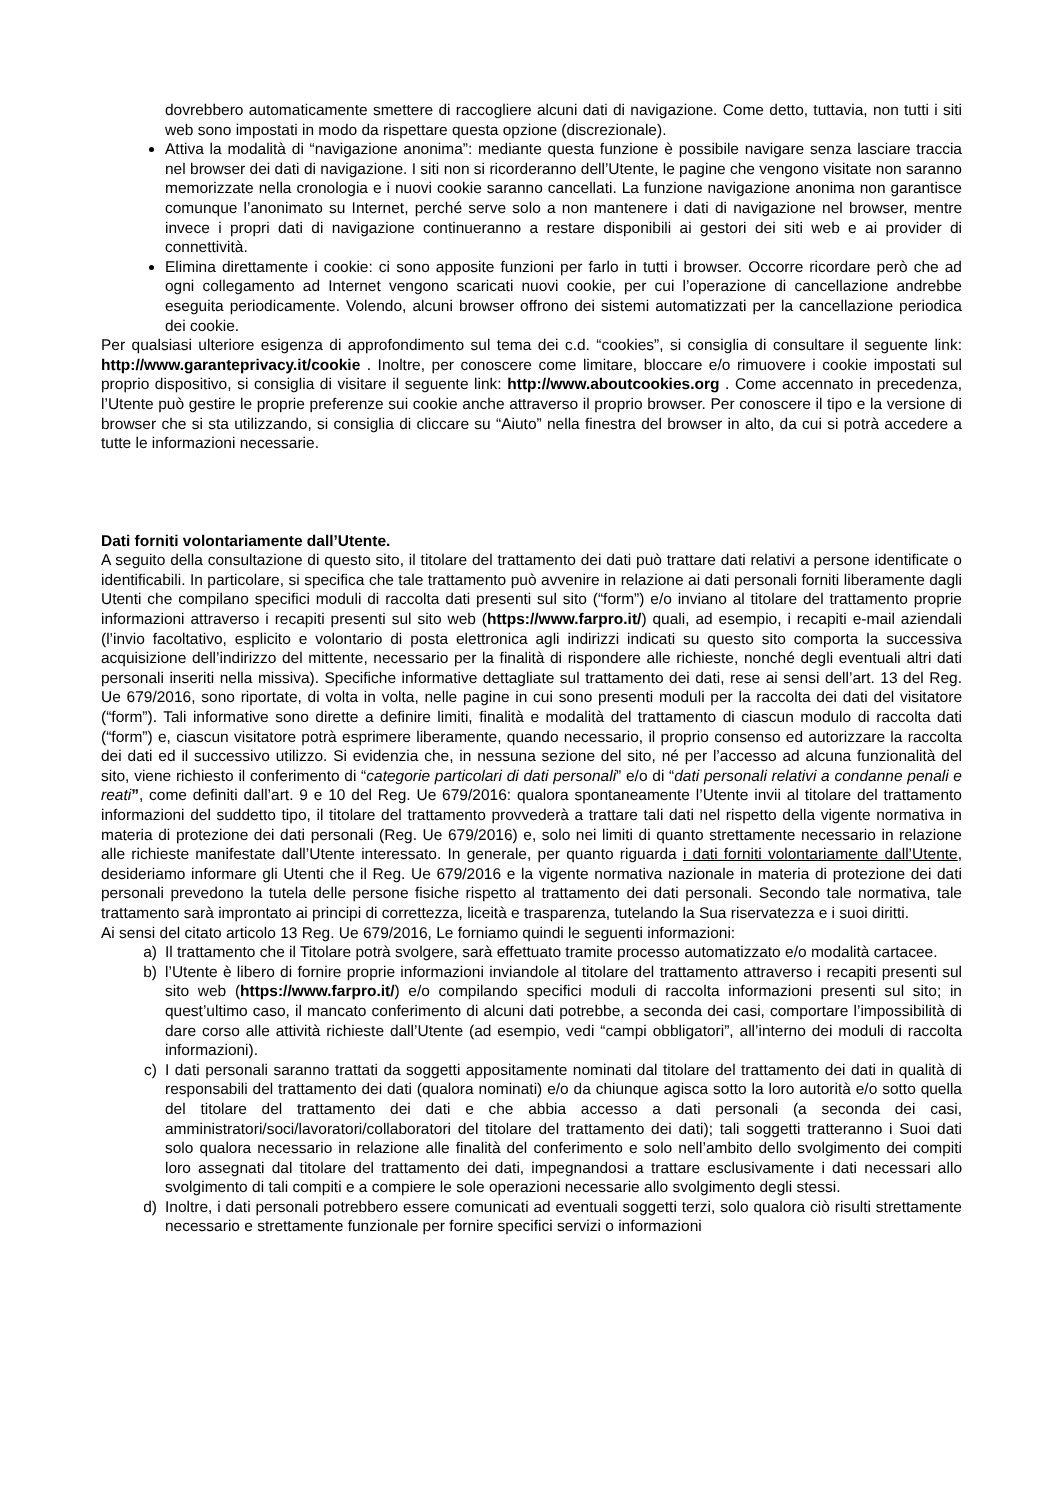dovrebbero automaticamente smettere di raccogliere alcuni dati di navigazione. Come detto, tuttavia, non tutti i siti web sono impostati in modo da rispettare questa opzione (discrezionale).
Attiva la modalità di “navigazione anonima”: mediante questa funzione è possibile navigare senza lasciare traccia nel browser dei dati di navigazione. I siti non si ricorderanno dell’Utente, le pagine che vengono visitate non saranno memorizzate nella cronologia e i nuovi cookie saranno cancellati. La funzione navigazione anonima non garantisce comunque l’anonimato su Internet, perché serve solo a non mantenere i dati di navigazione nel browser, mentre invece i propri dati di navigazione continueranno a restare disponibili ai gestori dei siti web e ai provider di connettività.
Elimina direttamente i cookie: ci sono apposite funzioni per farlo in tutti i browser. Occorre ricordare però che ad ogni collegamento ad Internet vengono scaricati nuovi cookie, per cui l’operazione di cancellazione andrebbe eseguita periodicamente. Volendo, alcuni browser offrono dei sistemi automatizzati per la cancellazione periodica dei cookie.
Per qualsiasi ulteriore esigenza di approfondimento sul tema dei c.d. “cookies”, si consiglia di consultare il seguente link: http://www.garanteprivacy.it/cookie . Inoltre, per conoscere come limitare, bloccare e/o rimuovere i cookie impostati sul proprio dispositivo, si consiglia di visitare il seguente link: http://www.aboutcookies.org . Come accennato in precedenza, l’Utente può gestire le proprie preferenze sui cookie anche attraverso il proprio browser. Per conoscere il tipo e la versione di browser che si sta utilizzando, si consiglia di cliccare su “Aiuto” nella finestra del browser in alto, da cui si potrà accedere a tutte le informazioni necessarie.
Dati forniti volontariamente dall’Utente.
A seguito della consultazione di questo sito, il titolare del trattamento dei dati può trattare dati relativi a persone identificate o identificabili. In particolare, si specifica che tale trattamento può avvenire in relazione ai dati personali forniti liberamente dagli Utenti che compilano specifici moduli di raccolta dati presenti sul sito (“form”) e/o inviano al titolare del trattamento proprie informazioni attraverso i recapiti presenti sul sito web (https://www.farpro.it/) quali, ad esempio, i recapiti e-mail aziendali (l’invio facoltativo, esplicito e volontario di posta elettronica agli indirizzi indicati su questo sito comporta la successiva acquisizione dell’indirizzo del mittente, necessario per la finalità di rispondere alle richieste, nonché degli eventuali altri dati personali inseriti nella missiva). Specifiche informative dettagliate sul trattamento dei dati, rese ai sensi dell’art. 13 del Reg. Ue 679/2016, sono riportate, di volta in volta, nelle pagine in cui sono presenti moduli per la raccolta dei dati del visitatore (“form”). Tali informative sono dirette a definire limiti, finalità e modalità del trattamento di ciascun modulo di raccolta dati (“form”) e, ciascun visitatore potrà esprimere liberamente, quando necessario, il proprio consenso ed autorizzare la raccolta dei dati ed il successivo utilizzo. Si evidenzia che, in nessuna sezione del sito, né per l’accesso ad alcuna funzionalità del sito, viene richiesto il conferimento di “categorie particolari di dati personali” e/o di “dati personali relativi a condanne penali e reati”, come definiti dall’art. 9 e 10 del Reg. Ue 679/2016: qualora spontaneamente l’Utente invii al titolare del trattamento informazioni del suddetto tipo, il titolare del trattamento provvederà a trattare tali dati nel rispetto della vigente normativa in materia di protezione dei dati personali (Reg. Ue 679/2016) e, solo nei limiti di quanto strettamente necessario in relazione alle richieste manifestate dall’Utente interessato. In generale, per quanto riguarda i dati forniti volontariamente dall’Utente, desideriamo informare gli Utenti che il Reg. Ue 679/2016 e la vigente normativa nazionale in materia di protezione dei dati personali prevedono la tutela delle persone fisiche rispetto al trattamento dei dati personali. Secondo tale normativa, tale trattamento sarà improntato ai principi di correttezza, liceità e trasparenza, tutelando la Sua riservatezza e i suoi diritti.
Ai sensi del citato articolo 13 Reg. Ue 679/2016, Le forniamo quindi le seguenti informazioni:
a) Il trattamento che il Titolare potrà svolgere, sarà effettuato tramite processo automatizzato e/o modalità cartacee.
b) l’Utente è libero di fornire proprie informazioni inviandole al titolare del trattamento attraverso i recapiti presenti sul sito web (https://www.farpro.it/) e/o compilando specifici moduli di raccolta informazioni presenti sul sito; in quest’ultimo caso, il mancato conferimento di alcuni dati potrebbe, a seconda dei casi, comportare l’impossibilità di dare corso alle attività richieste dall’Utente (ad esempio, vedi “campi obbligatori”, all’interno dei moduli di raccolta informazioni).
c) I dati personali saranno trattati da soggetti appositamente nominati dal titolare del trattamento dei dati in qualità di responsabili del trattamento dei dati (qualora nominati) e/o da chiunque agisca sotto la loro autorità e/o sotto quella del titolare del trattamento dei dati e che abbia accesso a dati personali (a seconda dei casi, amministratori/soci/lavoratori/collaboratori del titolare del trattamento dei dati); tali soggetti tratteranno i Suoi dati solo qualora necessario in relazione alle finalità del conferimento e solo nell’ambito dello svolgimento dei compiti loro assegnati dal titolare del trattamento dei dati, impegnandosi a trattare esclusivamente i dati necessari allo svolgimento di tali compiti e a compiere le sole operazioni necessarie allo svolgimento degli stessi.
d) Inoltre, i dati personali potrebbero essere comunicati ad eventuali soggetti terzi, solo qualora ciò risulti strettamente necessario e strettamente funzionale per fornire specifici servizi o informazioni